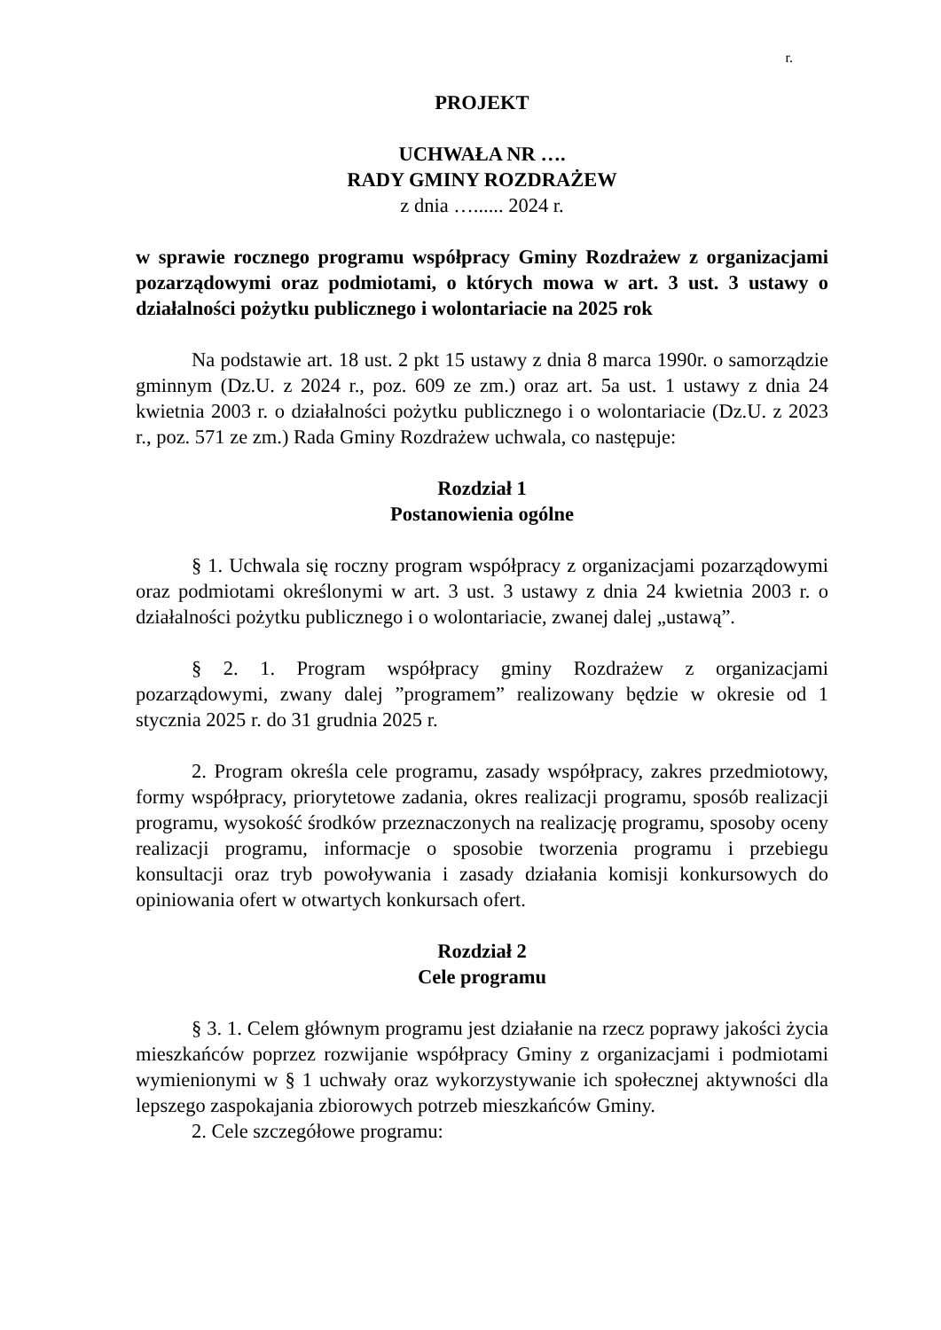r.
PROJEKT
UCHWAŁA NR ….
RADY GMINY ROZDRAŻEW
z dnia …...... 2024 r.
w sprawie rocznego programu współpracy Gminy Rozdrażew z organizacjami pozarządowymi oraz podmiotami, o których mowa w art. 3 ust. 3 ustawy o działalności pożytku publicznego i wolontariacie na 2025 rok
Na podstawie art. 18 ust. 2 pkt 15 ustawy z dnia 8 marca 1990r. o samorządzie gminnym (Dz.U. z 2024 r., poz. 609 ze zm.) oraz art. 5a ust. 1 ustawy z dnia 24 kwietnia 2003 r. o działalności pożytku publicznego i o wolontariacie (Dz.U. z 2023 r., poz. 571 ze zm.) Rada Gminy Rozdrażew uchwala, co następuje:
Rozdział 1
Postanowienia ogólne
§ 1. Uchwala się roczny program współpracy z organizacjami pozarządowymi oraz podmiotami określonymi w art. 3 ust. 3 ustawy z dnia 24 kwietnia 2003 r. o działalności pożytku publicznego i o wolontariacie, zwanej dalej „ustawą”.
§ 2. 1. Program współpracy gminy Rozdrażew z organizacjami pozarządowymi, zwany dalej ”programem” realizowany będzie w okresie od 1 stycznia 2025 r. do 31 grudnia 2025 r.
2. Program określa cele programu, zasady współpracy, zakres przedmiotowy, formy współpracy, priorytetowe zadania, okres realizacji programu, sposób realizacji programu, wysokość środków przeznaczonych na realizację programu, sposoby oceny realizacji programu, informacje o sposobie tworzenia programu i przebiegu konsultacji oraz tryb powoływania i zasady działania komisji konkursowych do opiniowania ofert w otwartych konkursach ofert.
Rozdział 2
Cele programu
§ 3. 1. Celem głównym programu jest działanie na rzecz poprawy jakości życia mieszkańców poprzez rozwijanie współpracy Gminy z organizacjami i podmiotami wymienionymi w § 1 uchwały oraz wykorzystywanie ich społecznej aktywności dla lepszego zaspokajania zbiorowych potrzeb mieszkańców Gminy.
2. Cele szczegółowe programu: